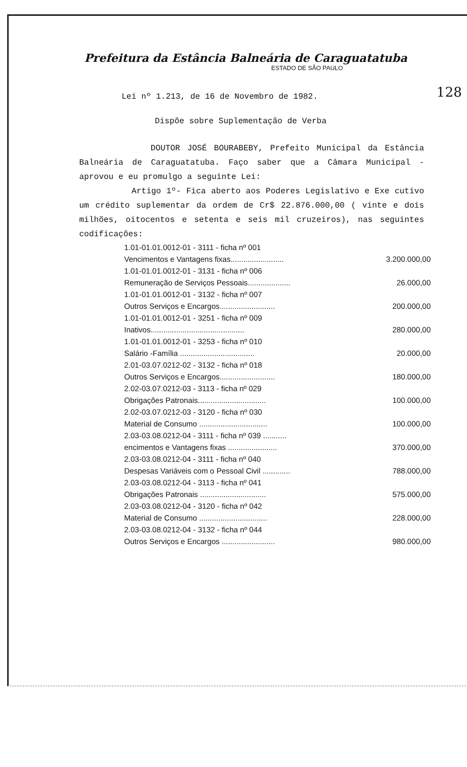Prefeitura da Estância Balneária de Caraguatatuba
ESTADO DE SÃO PAULO
128
Lei nº 1.213, de 16 de Novembro de 1982.
Dispõe sobre Suplementação de Verba
DOUTOR JOSÉ BOURABEBY, Prefeito Municipal da Estância Balneária de Caraguatatuba. Faço saber que a Câmara Municipal - aprovou e eu promulgo a seguinte Lei:
Artigo 1º- Fica aberto aos Poderes Legislativo e Exe cutivo um crédito suplementar da ordem de Cr$ 22.876.000,00 ( vinte e dois milhões, oitocentos e setenta e seis mil cruzeiros), nas seguintes codificações:
| 1.01-01.01.0012-01 - 3111 - ficha nº 001 | |
| Vencimentos e Vantagens fixas......................... | 3.200.000,00 |
| 1.01-01.01.0012-01 - 3131 - ficha nº 006 | |
| Remuneração de Serviços Pessoais.................... | 26.000,00 |
| 1.01-01.01.0012-01 - 3132 - ficha nº 007 | |
| Outros Serviços e Encargos.......................... | 200.000,00 |
| 1.01-01.01.0012-01 - 3251 - ficha nº 009 | |
| Inativos............................................ | 280.000,00 |
| 1.01-01.01.0012-01 - 3253 - ficha nº 010 | |
| Salário -Família ................................... | 20.000,00 |
| 2.01-03.07.0212-02 - 3132 - ficha nº 018 | |
| Outros Serviços e Encargos.......................... | 180.000,00 |
| 2.02-03.07.0212-03 - 3113 - ficha nº 029 | |
| Obrigações Patronais................................ | 100.000,00 |
| 2.02-03.07.0212-03 - 3120 - ficha nº 030 | |
| Material de Consumo ................................ | 100.000,00 |
| 2.03-03.08.0212-04 - 3111 - ficha nº 039 ........... | |
| encimentos e Vantagens fixas ....................... | 370.000,00 |
| 2.03-03.08.0212-04 - 3111 - ficha nº 040 | |
| Despesas Variáveis com o Pessoal Civil ............. | 788.000,00 |
| 2.03-03.08.0212-04 - 3113 - ficha nº 041 | |
| Obrigações Patronais ............................... | 575.000,00 |
| 2.03-03.08.0212-04 - 3120 - ficha nº 042 | |
| Material de Consumo ................................ | 228.000,00 |
| 2.03-03.08.0212-04 - 3132 - ficha nº 044 | |
| Outros Serviços e Encargos ......................... | 980.000,00 |